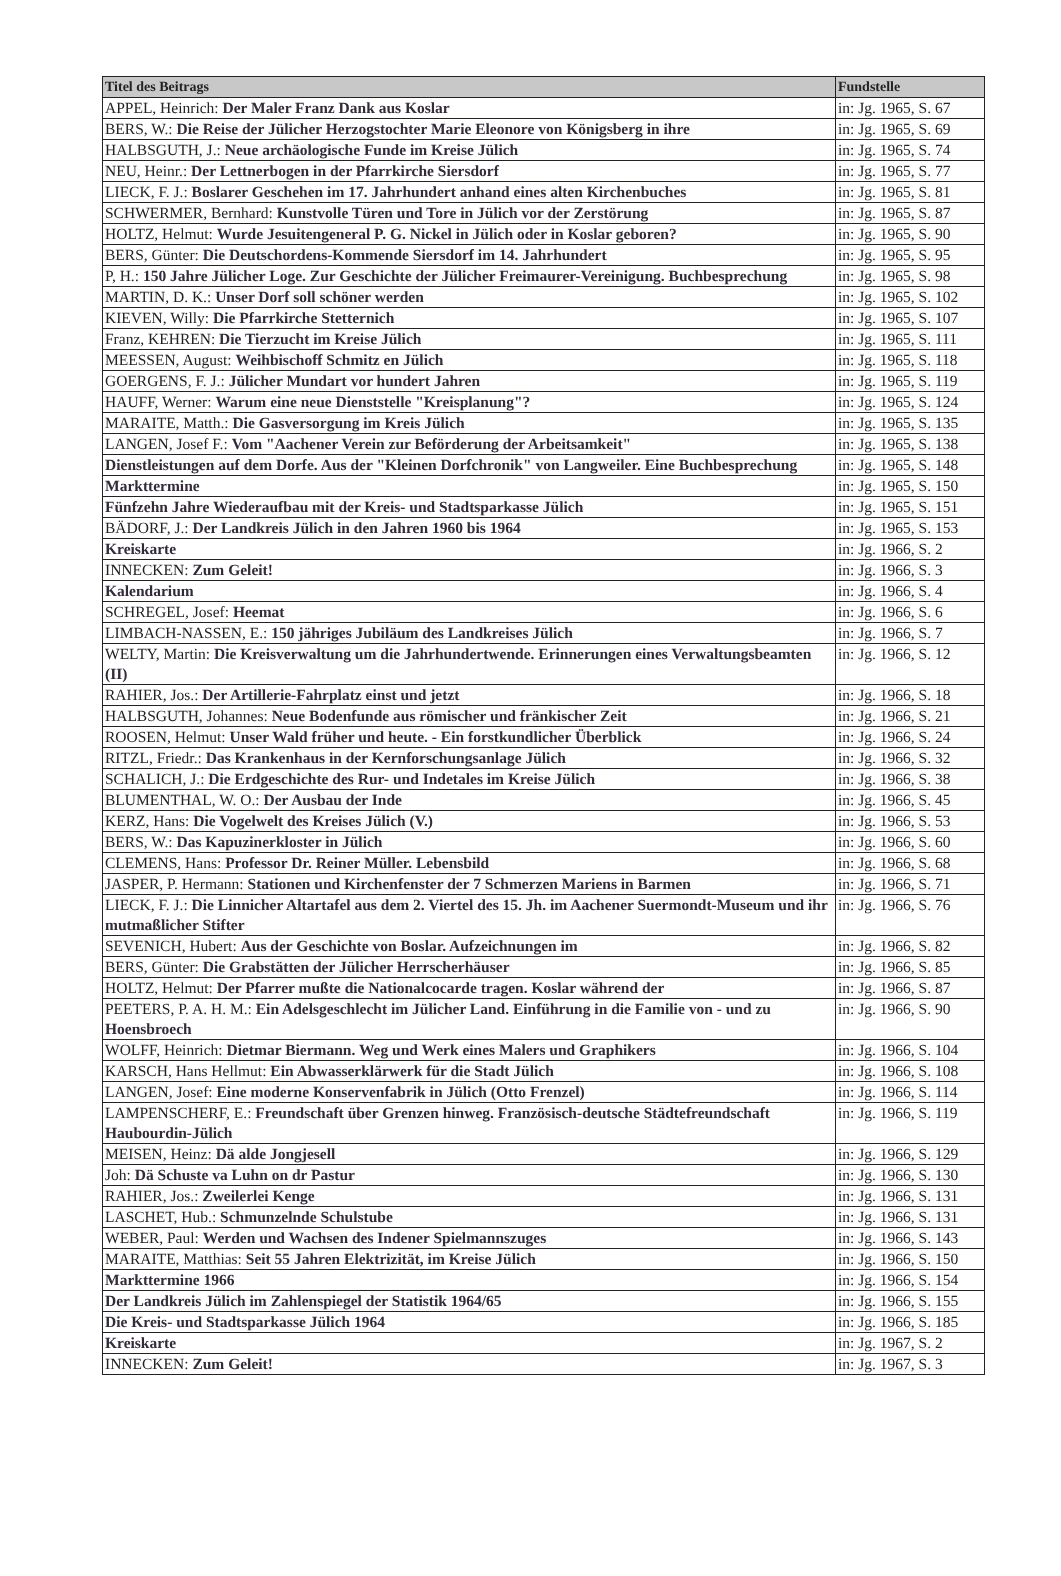| Titel des Beitrags | Fundstelle |
| --- | --- |
| APPEL, Heinrich: Der Maler Franz Dank aus Koslar | in: Jg. 1965, S. 67 |
| BERS, W.: Die Reise der Jülicher Herzogstochter Marie Eleonore von Königsberg in ihre | in: Jg. 1965, S. 69 |
| HALBSGUTH, J.: Neue archäologische Funde im Kreise Jülich | in: Jg. 1965, S. 74 |
| NEU, Heinr.: Der Lettnerbogen in der Pfarrkirche Siersdorf | in: Jg. 1965, S. 77 |
| LIECK, F. J.: Boslarer Geschehen im 17. Jahrhundert anhand eines alten Kirchenbuches | in: Jg. 1965, S. 81 |
| SCHWERMER, Bernhard: Kunstvolle Türen und Tore in Jülich vor der Zerstörung | in: Jg. 1965, S. 87 |
| HOLTZ, Helmut: Wurde Jesuitengeneral P. G. Nickel in Jülich oder in Koslar geboren? | in: Jg. 1965, S. 90 |
| BERS, Günter: Die Deutschordens-Kommende Siersdorf im 14. Jahrhundert | in: Jg. 1965, S. 95 |
| P, H.: 150 Jahre Jülicher Loge. Zur Geschichte der Jülicher Freimaurer-Vereinigung. Buchbesprechung | in: Jg. 1965, S. 98 |
| MARTIN, D. K.: Unser Dorf soll schöner werden | in: Jg. 1965, S. 102 |
| KIEVEN, Willy: Die Pfarrkirche Stetternich | in: Jg. 1965, S. 107 |
| Franz, KEHREN: Die Tierzucht im Kreise Jülich | in: Jg. 1965, S. 111 |
| MEESSEN, August: Weihbischoff Schmitz en Jülich | in: Jg. 1965, S. 118 |
| GOERGENS, F. J.: Jülicher Mundart vor hundert Jahren | in: Jg. 1965, S. 119 |
| HAUFF, Werner: Warum eine neue Dienststelle "Kreisplanung"? | in: Jg. 1965, S. 124 |
| MARAITE, Matth.: Die Gasversorgung im Kreis Jülich | in: Jg. 1965, S. 135 |
| LANGEN, Josef F.: Vom "Aachener Verein zur Beförderung der Arbeitsamkeit" | in: Jg. 1965, S. 138 |
| Dienstleistungen auf dem Dorfe. Aus der "Kleinen Dorfchronik" von Langweiler. Eine Buchbesprechung | in: Jg. 1965, S. 148 |
| Markttermine | in: Jg. 1965, S. 150 |
| Fünfzehn Jahre Wiederaufbau mit der Kreis- und Stadtsparkasse Jülich | in: Jg. 1965, S. 151 |
| BÄDORF, J.: Der Landkreis Jülich in den Jahren 1960 bis 1964 | in: Jg. 1965, S. 153 |
| Kreiskarte | in: Jg. 1966, S. 2 |
| INNECKEN: Zum Geleit! | in: Jg. 1966, S. 3 |
| Kalendarium | in: Jg. 1966, S. 4 |
| SCHREGEL, Josef: Heemat | in: Jg. 1966, S. 6 |
| LIMBACH-NASSEN, E.: 150 jähriges Jubiläum des Landkreises Jülich | in: Jg. 1966, S. 7 |
| WELTY, Martin: Die Kreisverwaltung um die Jahrhundertwende. Erinnerungen eines Verwaltungsbeamten (II) | in: Jg. 1966, S. 12 |
| RAHIER, Jos.: Der Artillerie-Fahrplatz einst und jetzt | in: Jg. 1966, S. 18 |
| HALBSGUTH, Johannes: Neue Bodenfunde aus römischer und fränkischer Zeit | in: Jg. 1966, S. 21 |
| ROOSEN, Helmut: Unser Wald früher und heute. - Ein forstkundlicher Überblick | in: Jg. 1966, S. 24 |
| RITZL, Friedr.: Das Krankenhaus in der Kernforschungsanlage Jülich | in: Jg. 1966, S. 32 |
| SCHALICH, J.: Die Erdgeschichte des Rur- und Indetales im Kreise Jülich | in: Jg. 1966, S. 38 |
| BLUMENTHAL, W. O.: Der Ausbau der Inde | in: Jg. 1966, S. 45 |
| KERZ, Hans: Die Vogelwelt des Kreises Jülich (V.) | in: Jg. 1966, S. 53 |
| BERS, W.: Das Kapuzinerkloster in Jülich | in: Jg. 1966, S. 60 |
| CLEMENS, Hans: Professor Dr. Reiner Müller. Lebensbild | in: Jg. 1966, S. 68 |
| JASPER, P. Hermann: Stationen und Kirchenfenster der 7 Schmerzen Mariens in Barmen | in: Jg. 1966, S. 71 |
| LIECK, F. J.: Die Linnicher Altartafel aus dem 2. Viertel des 15. Jh. im Aachener Suermondt-Museum und ihr mutmaßlicher Stifter | in: Jg. 1966, S. 76 |
| SEVENICH, Hubert: Aus der Geschichte von Boslar. Aufzeichnungen im | in: Jg. 1966, S. 82 |
| BERS, Günter: Die Grabstätten der Jülicher Herrscherhäuser | in: Jg. 1966, S. 85 |
| HOLTZ, Helmut: Der Pfarrer mußte die Nationalcocarde tragen. Koslar während der | in: Jg. 1966, S. 87 |
| PEETERS, P. A. H. M.: Ein Adelsgeschlecht im Jülicher Land. Einführung in die Familie von - und zu Hoensbroech | in: Jg. 1966, S. 90 |
| WOLFF, Heinrich: Dietmar Biermann. Weg und Werk eines Malers und Graphikers | in: Jg. 1966, S. 104 |
| KARSCH, Hans Hellmut: Ein Abwasserklärwerk für die Stadt Jülich | in: Jg. 1966, S. 108 |
| LANGEN, Josef: Eine moderne Konservenfabrik in Jülich (Otto Frenzel) | in: Jg. 1966, S. 114 |
| LAMPENSCHERF, E.: Freundschaft über Grenzen hinweg. Französisch-deutsche Städtefreundschaft Haubourdin-Jülich | in: Jg. 1966, S. 119 |
| MEISEN, Heinz: Dä alde Jongjesell | in: Jg. 1966, S. 129 |
| Joh: Dä Schuste va Luhn on dr Pastur | in: Jg. 1966, S. 130 |
| RAHIER, Jos.: Zweilerlei Kenge | in: Jg. 1966, S. 131 |
| LASCHET, Hub.: Schmunzelnde Schulstube | in: Jg. 1966, S. 131 |
| WEBER, Paul: Werden und Wachsen des Indener Spielmannszuges | in: Jg. 1966, S. 143 |
| MARAITE, Matthias: Seit 55 Jahren Elektrizität, im Kreise Jülich | in: Jg. 1966, S. 150 |
| Markttermine 1966 | in: Jg. 1966, S. 154 |
| Der Landkreis Jülich im Zahlenspiegel der Statistik 1964/65 | in: Jg. 1966, S. 155 |
| Die Kreis- und Stadtsparkasse Jülich 1964 | in: Jg. 1966, S. 185 |
| Kreiskarte | in: Jg. 1967, S. 2 |
| INNECKEN: Zum Geleit! | in: Jg. 1967, S. 3 |